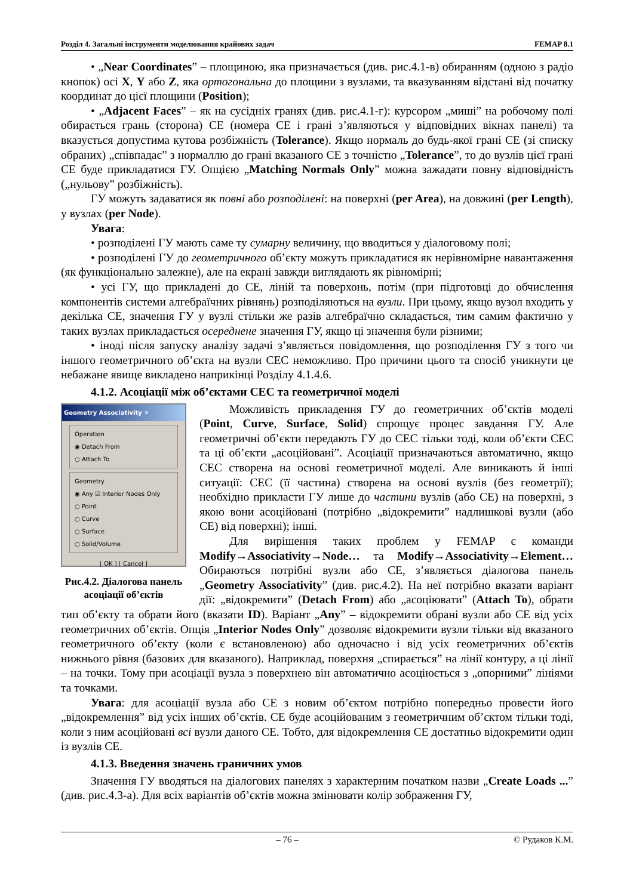Розділ 4. Загальні інструменти моделювання крайових задач FEMAP 8.1
• „Near Coordinates” – площиною, яка призначається (див. рис.4.1-в) обиранням (одною з радіо кнопок) осі X, Y або Z, яка ортогональна до площини з вузлами, та вказуванням відстані від початку координат до цієї площини (Position);
• „Adjacent Faces” – як на сусідніх гранях (див. рис.4.1-г): курсором „миші” на робочому полі обирається грань (сторона) СЕ (номера СЕ і грані з’являються у відповідних вікнах панелі) та вказується допустима кутова розбіжність (Tolerance). Якщо нормаль до будь-якої грані СЕ (зі списку обраних) „співпадає” з нормаллю до грані вказаного СЕ з точністю „Tolerance”, то до вузлів цієї грані СЕ буде прикладатися ГУ. Опцією „Matching Normals Only” можна зажадати повну відповідність („нульову” розбіжність).
ГУ можуть задаватися як повні або розподілені: на поверхні (per Area), на довжині (per Length), у вузлах (per Node).
Увага:
• розподілені ГУ мають саме ту сумарну величину, що вводиться у діалоговому полі;
• розподілені ГУ до геометричного об’єкту можуть прикладатися як нерівномірне навантаження (як функціонально залежне), але на екрані завжди виглядають як рівномірні;
• усі ГУ, що прикладені до СЕ, ліній та поверхонь, потім (при підготовці до обчислення компонентів системи алгебраїчних рівнянь) розподіляються на вузли. При цьому, якщо вузол входить у декілька СЕ, значення ГУ у вузлі стільки же разів алгебраїчно складається, тим самим фактично у таких вузлах прикладається осереднене значення ГУ, якщо ці значення були різними;
• іноді після запуску аналізу задачі з’являється повідомлення, що розподілення ГУ з того чи іншого геометричного об’єкта на вузли СЕС неможливо. Про причини цього та спосіб уникнути це небажане явище викладено наприкінці Розділу 4.1.4.6.
4.1.2. Асоціації між об’єктами СЕС та геометричної моделі
Geometry Associativity ✕
Operation
◉ Detach From
○ Attach To
Geometry
◉ Any ☑ Interior Nodes Only
○ Point
○ Curve
○ Surface
○ Solid/Volume
[ OK ] [ Cancel ]
Рис.4.2. Діалогова панель асоціації об’єктів
Можливість прикладення ГУ до геометричних об’єктів моделі (Point, Curve, Surface, Solid) спрощує процес завдання ГУ. Але геометричні об’єкти передають ГУ до СЕС тільки тоді, коли об’єкти СЕС та ці об’єкти „асоційовані”. Асоціації призначаються автоматично, якщо СЕС створена на основі геометричної моделі. Але виникають й інші ситуації: СЕС (її частина) створена на основі вузлів (без геометрії); необхідно прикласти ГУ лише до частини вузлів (або СЕ) на поверхні, з якою вони асоційовані (потрібно „відокремити” надлишкові вузли (або СЕ) від поверхні); інші.
Для вирішення таких проблем у FEMAP є команди Modify→Associativity→Node… та Modify→Associativity→Element… Обираються потрібні вузли або СЕ, з’являється діалогова панель „Geometry Associativity” (див. рис.4.2). На неї потрібно вказати варіант дії: „відокремити” (Detach From) або „асоціювати” (Attach To), обрати тип об’єкту та обрати його (вказати ID). Варіант „Any” – відокремити обрані вузли або СЕ від усіх геометричних об’єктів. Опція „Interior Nodes Only” дозволяє відокремити вузли тільки від вказаного геометричного об’єкту (коли є встановленою) або одночасно і від усіх геометричних об’єктів нижнього рівня (базових для вказаного). Наприклад, поверхня „спирається” на лінії контуру, а ці лінії – на точки. Тому при асоціації вузла з поверхнею він автоматично асоціюється з „опорними” лініями та точками.
Увага: для асоціації вузла або СЕ з новим об’єктом потрібно попередньо провести його „відокремлення” від усіх інших об’єктів. СЕ буде асоційованим з геометричним об’єктом тільки тоді, коли з ним асоційовані всі вузли даного СЕ. Тобто, для відокремлення СЕ достатньо відокремити один із вузлів СЕ.
4.1.3. Введення значень граничних умов
Значення ГУ вводяться на діалогових панелях з характерним початком назви „Create Loads ...” (див. рис.4.3-а). Для всіх варіантів об’єктів можна змінювати колір зображення ГУ,
– 76 – © Рудаков К.М.